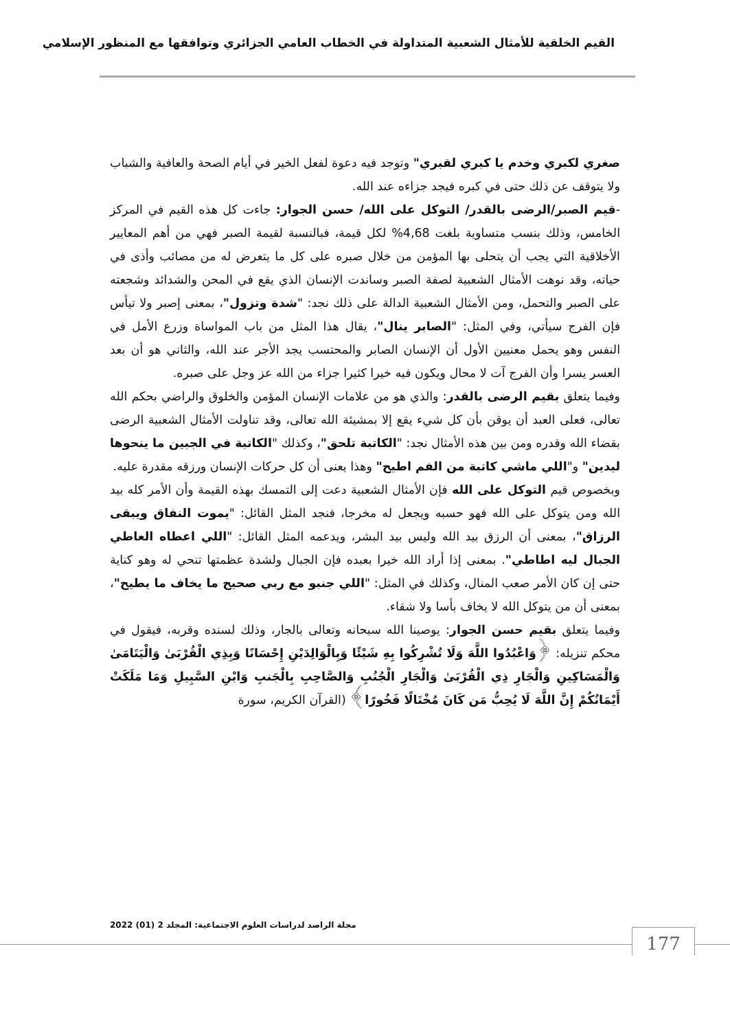القيم الخلقية للأمثال الشعبية المتداولة في الخطاب العامي الجزائري وتوافقها مع المنظور الإسلامي
صغري لكبري وخدم يا كبري لقبري" وتوجد فيه دعوة لفعل الخير في أيام الصحة والعافية والشباب ولا يتوقف عن ذلك حتى في كبره فيجد جزاءه عند الله.
-قيم الصبر/الرضى بالقدر/ التوكل على الله/ حسن الجوار: جاءت كل هذه القيم في المركز الخامس، وذلك بنسب متساوية بلغت 4,68% لكل قيمة، فبالنسبة لقيمة الصبر فهي من أهم المعايير الأخلاقية التي يجب أن يتحلى بها المؤمن من خلال صبره على كل ما يتعرض له من مصائب وأذى في حياته، وقد نوهت الأمثال الشعبية لصفة الصبر وساندت الإنسان الذي يقع في المحن والشدائد وشجعته على الصبر والتحمل، ومن الأمثال الشعبية الدالة على ذلك نجد: "شدة وتزول"، بمعنى إصبر ولا تيأس فإن الفرج سيأتي، وفي المثل: "الصابر ينال"، يقال هذا المثل من باب المواساة وزرع الأمل في النفس وهو يحمل معنيين الأول أن الإنسان الصابر والمحتسب يجد الأجر عند الله، والثاني هو أن بعد العسر يسرا وأن الفرج آت لا محال ويكون فيه خيرا كثيرا جزاء من الله عز وجل على صبره.
وفيما يتعلق بقيم الرضى بالقدر: والذي هو من علامات الإنسان المؤمن والخلوق والراضي بحكم الله تعالى، فعلى العبد أن يوقن بأن كل شيء يقع إلا بمشيئة الله تعالى، وقد تناولت الأمثال الشعبية الرضى بقضاء الله وقدره ومن بين هذه الأمثال نجد: "الكاتبة تلحق"، وكذلك "الكاتبة في الجبين ما ينحوها ليدين" و"اللي ماشي كاتبة من الفم اطيح" وهذا يعنى أن كل حركات الإنسان ورزقه مقدرة عليه.
وبخصوص قيم التوكل على الله فإن الأمثال الشعبية دعت إلى التمسك بهذه القيمة وأن الأمر كله بيد الله ومن يتوكل على الله فهو حسبه ويجعل له مخرجا، فنجد المثل القائل: "يموت النفاق ويبقى الرزاق"، بمعنى أن الرزق بيد الله وليس بيد البشر، ويدعمه المثل القائل: "اللي اعطاه العاطي الجبال ليه اطاطي". بمعنى إذا أراد الله خيرا بعبده فإن الجبال ولشدة عظمتها تنحي له وهو كناية حتى إن كان الأمر صعب المنال، وكذلك في المثل: "اللي جنبو مع ربي صحيح ما يخاف ما يطيح"، بمعنى أن من يتوكل الله لا يخاف بأسا ولا شقاء.
وفيما يتعلق بقيم حسن الجوار: يوصينا الله سبحانه وتعالى بالجار، وذلك لسنده وقربه، فيقول في محكم تنزيله: ﴿وَاعْبُدُوا اللَّهَ وَلَا تُشْرِكُوا بِهِ شَيْئًا وَبِالْوَالِدَيْنِ إِحْسَانًا وَبِذِي الْقُرْبَىٰ وَالْيَتَامَىٰ وَالْمَسَاكِينِ وَالْجَارِ ذِي الْقُرْبَىٰ وَالْجَارِ الْجُنُبِ وَالصَّاحِبِ بِالْجَنبِ وَابْنِ السَّبِيلِ وَمَا مَلَكَتْ أَيْمَانُكُمْ إِنَّ اللَّهَ لَا يُحِبُّ مَن كَانَ مُخْتَالًا فَخُورًا﴾ (القرآن الكريم، سورة
مجلة الراصد لدراسات العلوم الاجتماعية: المجلد 2 (01) 2022
177